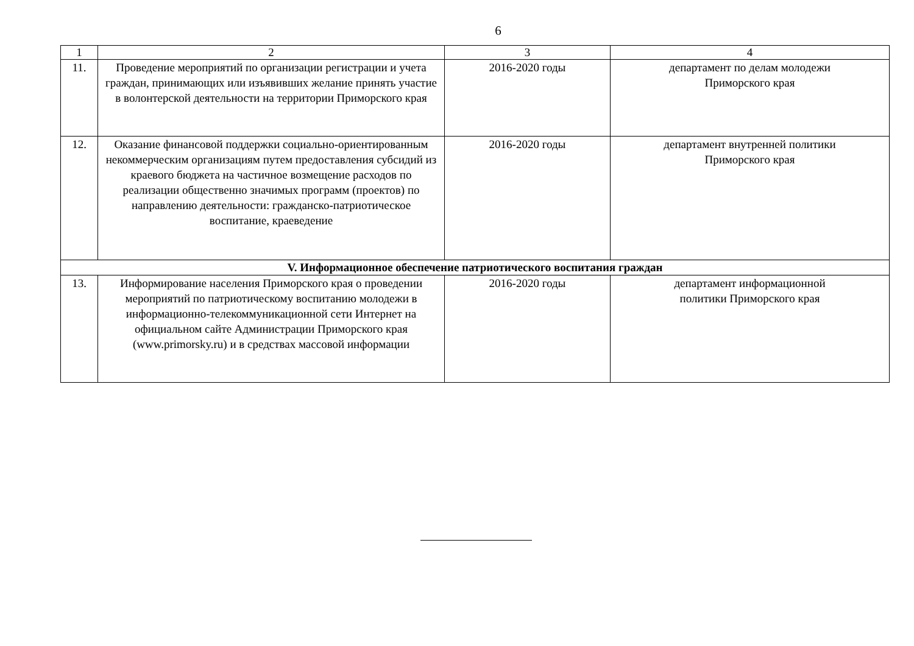6
| 1 | 2 | 3 | 4 |
| --- | --- | --- | --- |
| 11. | Проведение мероприятий по организации регистрации и учета граждан, принимающих или изъявивших желание принять участие в волонтерской деятельности на территории Приморского края | 2016-2020 годы | департамент по делам молодежи Приморского края |
| 12. | Оказание финансовой поддержки социально-ориентированным некоммерческим организациям путем предоставления субсидий из краевого бюджета на частичное возмещение расходов по реализации общественно значимых программ (проектов) по направлению деятельности: гражданско-патриотическое воспитание, краеведение | 2016-2020 годы | департамент внутренней политики Приморского края |
| V. Информационное обеспечение патриотического воспитания граждан | | | |
| 13. | Информирование населения Приморского края о проведении мероприятий по патриотическому воспитанию молодежи в информационно-телекоммуникационной сети Интернет на официальном сайте Администрации Приморского края (www.primorsky.ru) и в средствах массовой информации | 2016-2020 годы | департамент информационной политики Приморского края |